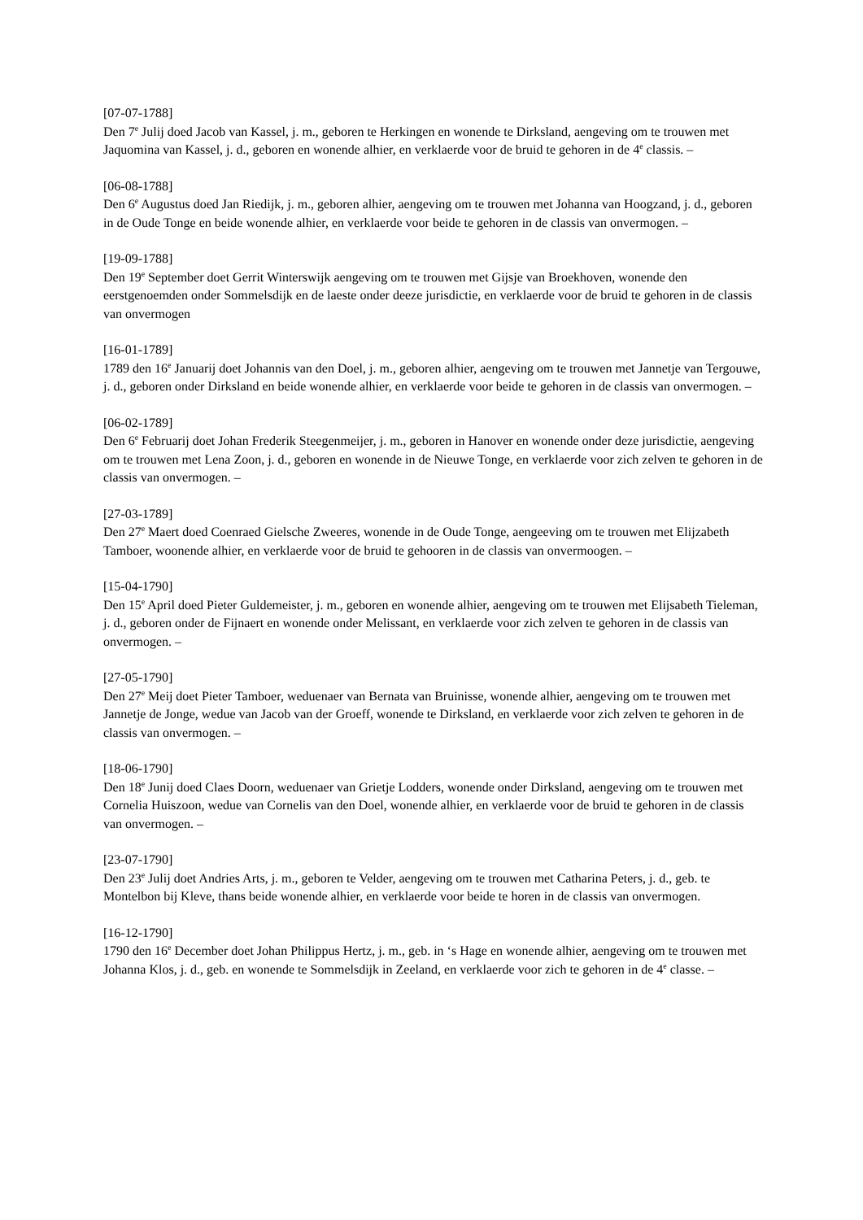[07-07-1788]
Den 7<sup>e</sup> Julij doed Jacob van Kassel, j. m., geboren te Herkingen en wonende te Dirksland, aengeving om te trouwen met Jaquomina van Kassel, j. d., geboren en wonende alhier, en verklaerde voor de bruid te gehoren in de 4<sup>e</sup> classis. –
[06-08-1788]
Den 6<sup>e</sup> Augustus doed Jan Riedijk, j. m., geboren alhier, aengeving om te trouwen met Johanna van Hoogzand, j. d., geboren in de Oude Tonge en beide wonende alhier, en verklaerde voor beide te gehoren in de classis van onvermogen. –
[19-09-1788]
Den 19<sup>e</sup> September doet Gerrit Winterswijk aengeving om te trouwen met Gijsje van Broekhoven, wonende den eerstgenoemden onder Sommelsdijk en de laeste onder deeze jurisdictie, en verklaerde voor de bruid te gehoren in de classis van onvermogen
[16-01-1789]
1789 den 16<sup>e</sup> Januarij doet Johannis van den Doel, j. m., geboren alhier, aengeving om te trouwen met Jannetje van Tergouwe, j. d., geboren onder Dirksland en beide wonende alhier, en verklaerde voor beide te gehoren in de classis van onvermogen. –
[06-02-1789]
Den 6<sup>e</sup> Februarij doet Johan Frederik Steegenmeijer, j. m., geboren in Hanover en wonende onder deze jurisdictie, aengeving om te trouwen met Lena Zoon, j. d., geboren en wonende in de Nieuwe Tonge, en verklaerde voor zich zelven te gehoren in de classis van onvermogen. –
[27-03-1789]
Den 27<sup>e</sup> Maert doed Coenraed Gielsche Zweeres, wonende in de Oude Tonge, aengeeving om te trouwen met Elijzabeth Tamboer, woonende alhier, en verklaerde voor de bruid te gehooren in de classis van onvermoogen. –
[15-04-1790]
Den 15<sup>e</sup> April doed Pieter Guldemeister, j. m., geboren en wonende alhier, aengeving om te trouwen met Elijsabeth Tieleman, j. d., geboren onder de Fijnaert en wonende onder Melissant, en verklaerde voor zich zelven te gehoren in de classis van onvermogen. –
[27-05-1790]
Den 27<sup>e</sup> Meij doet Pieter Tamboer, weduenaer van Bernata van Bruinisse, wonende alhier, aengeving om te trouwen met Jannetje de Jonge, wedue van Jacob van der Groeff, wonende te Dirksland, en verklaerde voor zich zelven te gehoren in de classis van onvermogen. –
[18-06-1790]
Den 18<sup>e</sup> Junij doed Claes Doorn, weduenaer van Grietje Lodders, wonende onder Dirksland, aengeving om te trouwen met Cornelia Huiszoon, wedue van Cornelis van den Doel, wonende alhier, en verklaerde voor de bruid te gehoren in de classis van onvermogen. –
[23-07-1790]
Den 23<sup>e</sup> Julij doet Andries Arts, j. m., geboren te Velder, aengeving om te trouwen met Catharina Peters, j. d., geb. te Montelbon bij Kleve, thans beide wonende alhier, en verklaerde voor beide te horen in de classis van onvermogen.
[16-12-1790]
1790 den 16<sup>e</sup> December doet Johan Philippus Hertz, j. m., geb. in ‘s Hage en wonende alhier, aengeving om te trouwen met Johanna Klos, j. d., geb. en wonende te Sommelsdijk in Zeeland, en verklaerde voor zich te gehoren in de 4<sup>e</sup> classe. –